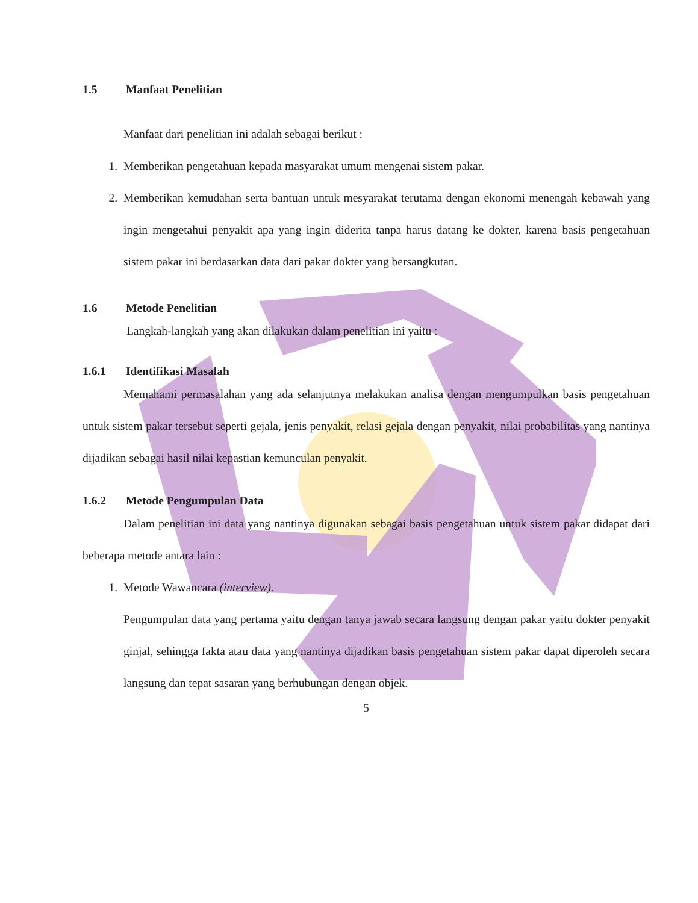1.5 Manfaat Penelitian
Manfaat dari penelitian ini adalah sebagai berikut :
1. Memberikan pengetahuan kepada masyarakat umum mengenai sistem pakar.
2. Memberikan kemudahan serta bantuan untuk mesyarakat terutama dengan ekonomi menengah kebawah yang ingin mengetahui penyakit apa yang ingin diderita tanpa harus datang ke dokter, karena basis pengetahuan sistem pakar ini berdasarkan data dari pakar dokter yang bersangkutan.
1.6 Metode Penelitian
Langkah-langkah yang akan dilakukan dalam penelitian ini yaitu :
1.6.1 Identifikasi Masalah
Memahami permasalahan yang ada selanjutnya melakukan analisa dengan mengumpulkan basis pengetahuan untuk sistem pakar tersebut seperti gejala, jenis penyakit, relasi gejala dengan penyakit, nilai probabilitas yang nantinya dijadikan sebagai hasil nilai kepastian kemunculan penyakit.
1.6.2 Metode Pengumpulan Data
Dalam penelitian ini data yang nantinya digunakan sebagai basis pengetahuan untuk sistem pakar didapat dari beberapa metode antara lain :
1. Metode Wawancara (interview).
Pengumpulan data yang pertama yaitu dengan tanya jawab secara langsung dengan pakar yaitu dokter penyakit ginjal, sehingga fakta atau data yang nantinya dijadikan basis pengetahuan sistem pakar dapat diperoleh secara langsung dan tepat sasaran yang berhubungan dengan objek.
5